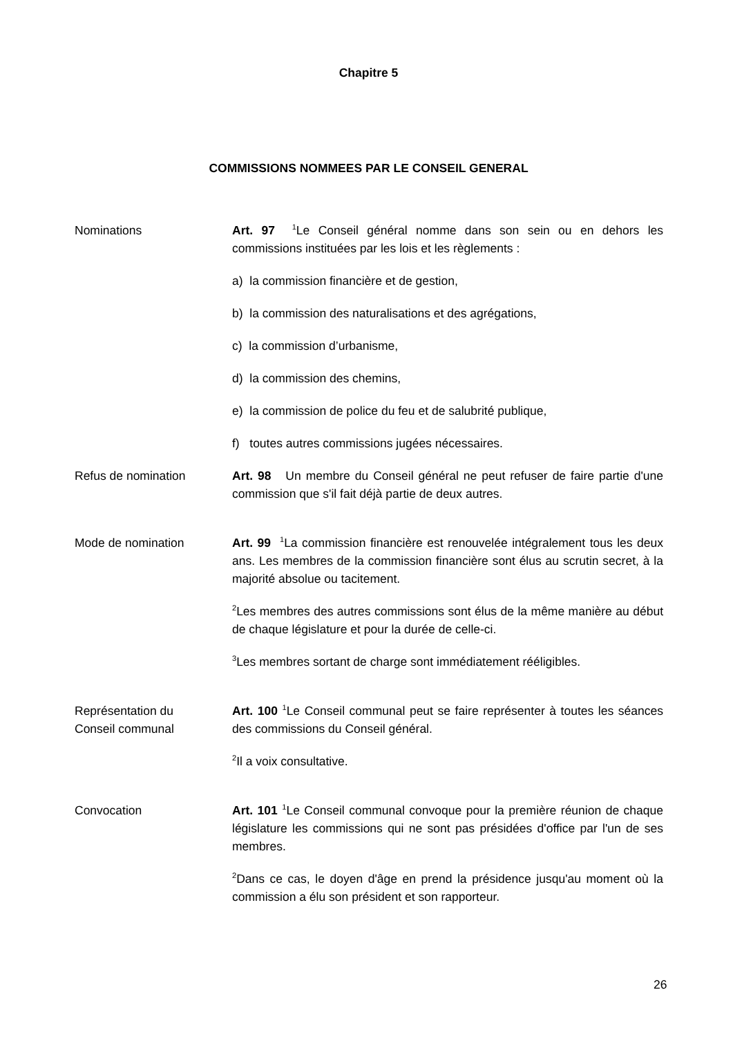Chapitre 5
COMMISSIONS NOMMEES PAR LE CONSEIL GENERAL
Nominations Art. 97 <sup>1</sup>Le Conseil général nomme dans son sein ou en dehors les commissions instituées par les lois et les règlements :
a) la commission financière et de gestion,
b) la commission des naturalisations et des agrégations,
c) la commission d’urbanisme,
d) la commission des chemins,
e) la commission de police du feu et de salubrité publique,
f) toutes autres commissions jugées nécessaires.
Refus de nomination Art. 98 Un membre du Conseil général ne peut refuser de faire partie d'une commission que s'il fait déjà partie de deux autres.
Mode de nomination Art. 99 <sup>1</sup>La commission financière est renouvelée intégralement tous les deux ans. Les membres de la commission financière sont élus au scrutin secret, à la majorité absolue ou tacitement.
<sup>2</sup> Les membres des autres commissions sont élus de la même manière au début de chaque législature et pour la durée de celle-ci.
<sup>3</sup> Les membres sortant de charge sont immédiatement rééligibles.
Représentation du
Conseil communal
Art. 100 <sup>1</sup>Le Conseil communal peut se faire représenter à toutes les séances des commissions du Conseil général.
<sup>2</sup> Il a voix consultative.
Convocation Art. 101 <sup>1</sup>Le Conseil communal convoque pour la première réunion de chaque législature les commissions qui ne sont pas présidées d'office par l'un de ses membres.
<sup>2</sup> Dans ce cas, le doyen d'âge en prend la présidence jusqu'au moment où la commission a élu son président et son rapporteur.
26